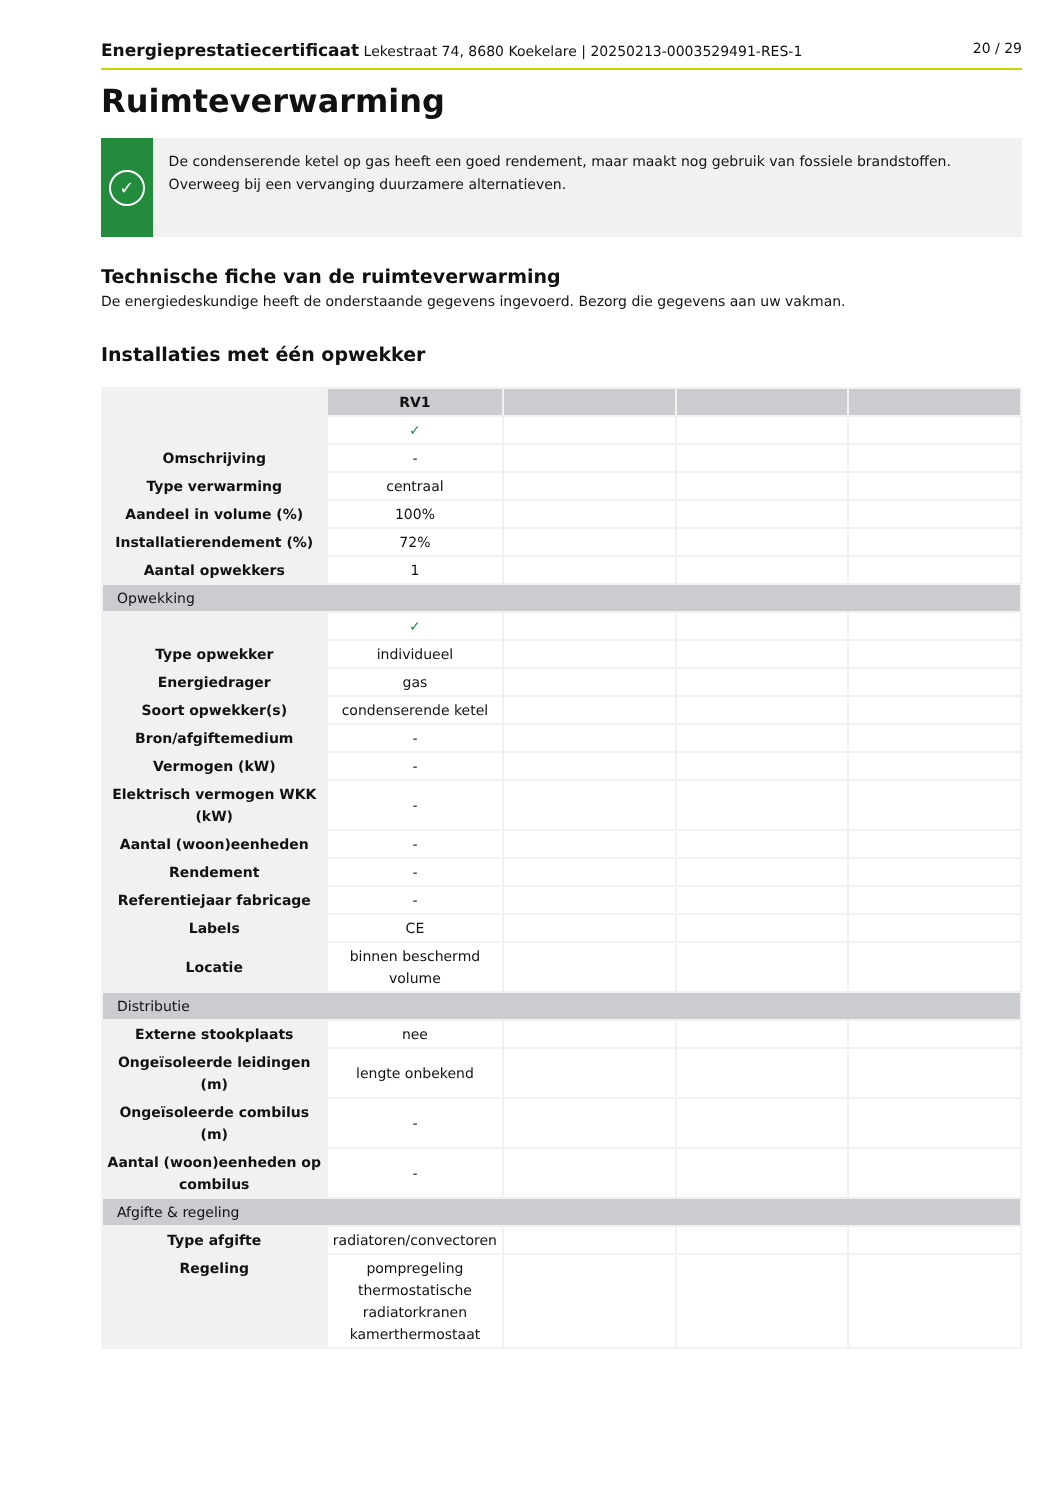Energieprestatiecertificaat Lekestraat 74, 8680 Koekelare | 20250213-0003529491-RES-1
20 / 29
Ruimteverwarming
✓
De condenserende ketel op gas heeft een goed rendement, maar maakt nog gebruik van fossiele brandstoffen. Overweeg bij een vervanging duurzamere alternatieven.
Technische fiche van de ruimteverwarming
De energiedeskundige heeft de onderstaande gegevens ingevoerd. Bezorg die gegevens aan uw vakman.
Installaties met één opwekker
| | RV1 | | | |
| | ✓ | | | |
| Omschrijving | - | | | |
| Type verwarming | centraal | | | |
| Aandeel in volume (%) | 100% | | | |
| Installatierendement (%) | 72% | | | |
| Aantal opwekkers | 1 | | | |
| Opwekking | | | | |
| | ✓ | | | |
| Type opwekker | individueel | | | |
| Energiedrager | gas | | | |
| Soort opwekker(s) | condenserende ketel | | | |
| Bron/afgiftemedium | - | | | |
| Vermogen (kW) | - | | | |
| Elektrisch vermogen WKK (kW) | - | | | |
| Aantal (woon)eenheden | - | | | |
| Rendement | - | | | |
| Referentiejaar fabricage | - | | | |
| Labels | CE | | | |
| Locatie | binnen beschermd volume | | | |
| Distributie | | | | |
| Externe stookplaats | nee | | | |
| Ongeïsoleerde leidingen (m) | lengte onbekend | | | |
| Ongeïsoleerde combilus (m) | - | | | |
| Aantal (woon)eenheden op combilus | - | | | |
| Afgifte & regeling | | | | |
| Type afgifte | radiatoren/convectoren | | | |
| Regeling | pompregeling thermostatische radiatorkranen kamerthermostaat | | | |